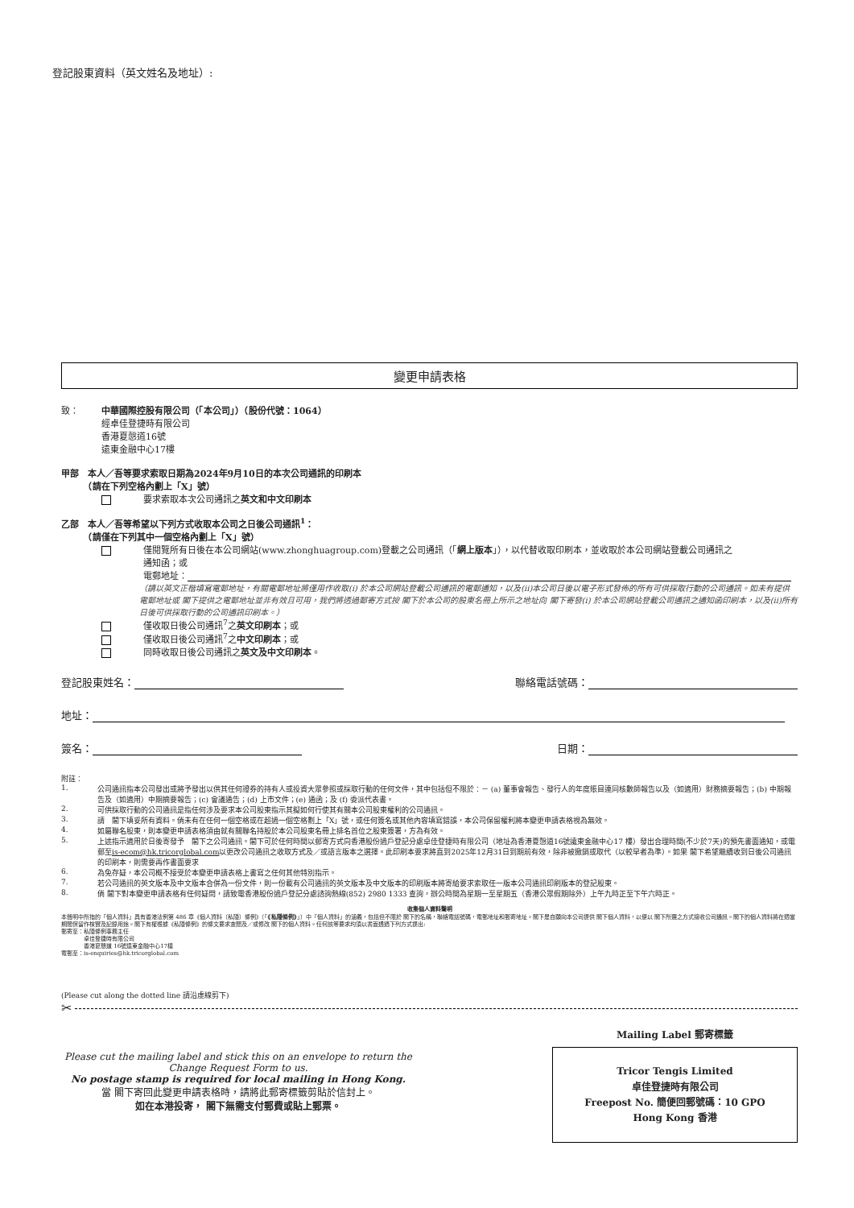登記股東資料（英文姓名及地址）:
變更申請表格
致： 中華國際控股有限公司（「本公司」）（股份代號：1064）
經卓佳登捷時有限公司
香港夏慤道16號
遠東金融中心17樓
甲部　本人／吾等要求索取日期為2024年9月10日的本次公司通訊的印刷本
　　　（請在下列空格內劃上「X」號）
要求索取本次公司通訊之英文和中文印刷本
乙部　本人／吾等希望以下列方式收取本公司之日後公司通訊<sup>1</sup>：
　　　（請僅在下列其中一個空格內劃上「X」號）
僅閱覽所有日後在本公司網站(www.zhonghuagroup.com)登載之公司通訊（「網上版本」），以代替收取印刷本，並收取於本公司網站登載公司通訊之
通知函；或
電郵地址：
（請以英文正楷填寫電郵地址，有關電郵地址將僅用作收取(i) 於本公司網站登載公司通訊的電郵通知，以及(ii)本公司日後以電子形式發佈的所有可供採取行動的公司通訊。如未有提供電郵地址或 閣下提供之電郵地址並非有效且可用，我們將透過郵寄方式按 閣下於本公司的股東名冊上所示之地址向 閣下寄發(i) 於本公司網站登載公司通訊之通知函印刷本，以及(ii)所有日後可供採取行動的公司通訊印刷本。）
僅收取日後公司通訊<sup>7</sup>之英文印刷本；或
僅收取日後公司通訊<sup>7</sup>之中文印刷本；或
同時收取日後公司通訊之英文及中文印刷本。
登記股東姓名： 聯絡電話號碼：
地址：
簽名： 日期：
附註：
1. 公司通訊指本公司發出或將予發出以供其任何證券的持有人或投資大眾參照或採取行動的任何文件，其中包括但不限於：－ (a) 董事會報告、發行人的年度賬目連同核數師報告以及（如適用）財務摘要報告；(b) 中期報告及（如適用）中期摘要報告；(c) 會議通告；(d) 上市文件；(e) 通函；及 (f) 委派代表書。
2. 可供採取行動的公司通訊是指任何涉及要求本公司股東指示其擬如何行使其有關本公司股東權利的公司通訊。
3. 請　閣下填妥所有資料。倘未有在任何一個空格或在超過一個空格劃上「X」號，或任何簽名或其他內容填寫錯誤，本公司保留權利將本變更申請表格視為無效。
4. 如屬聯名股東，則本變更申請表格須由就有關聯名持股於本公司股東名冊上排名首位之股東簽署，方為有效。
5. 上述指示適用於日後寄發予　閣下之公司通訊。閣下可於任何時間以郵寄方式向香港股份過戶登記分處卓佳登捷時有限公司（地址為香港夏慤道16號遠東金融中心17 樓）發出合理時間(不少於7天)的預先書面通知，或電郵至is-ecom@hk.tricorglobal.com以更改公司通訊之收取方式及／或語言版本之選擇。此印刷本要求將直到2025年12月31日到期前有效，除非被撤銷或取代（以較早者為準）。如果 閣下希望繼續收到日後公司通訊的印刷本，則需要再作書面要求
6. 為免存疑，本公司概不接受於本變更申請表格上書寫之任何其他特別指示。
7. 若公司通訊的英文版本及中文版本合併為一份文件，則一份載有公司通訊的英文版本及中文版本的印刷版本將寄給要求索取任一版本公司通訊印刷版本的登記股東。
8. 倘 閣下對本變更申請表格有任何疑問，請致電香港股份過戶登記分處諮詢熱線(852) 2980 1333 查詢，辦公時間為星期一至星期五（香港公眾假期除外）上午九時正至下午六時正。
收集個人資料聲明
本聲明中所指的「個人資料」具有香港法例第 486 章《個人資料（私隱）條例》（「《私隱條例》」）中「個人資料」的涵義，包括但不限於 閣下的名稱，聯絡電話號碼，電郵地址和郵寄地址。閣下是自願向本公司提供 閣下個人資料，以便以 閣下所選之方式接收公司通訊。閣下的個人資料將在適當期間保留作核實及記錄用途。閣下有權根據《私隱條例》的條文要求查閱及／或修改 閣下的個人資料。任何該等要求均須以書面透過下列方式提出:
郵寄至：私隱條例事務主任
　　　　卓佳登捷時有限公司
　　　　香港夏慤道 16號遠東金融中心17樓
電郵至：is-enquiries@hk.tricorglobal.com
(Please cut along the dotted line 請沿虛線剪下)
✂
Please cut the mailing label and stick this on an envelope to return the Change Request Form to us.
No postage stamp is required for local mailing in Hong Kong.
當 閣下寄回此變更申請表格時，請將此郵寄標籤剪貼於信封上。
如在本港投寄， 閣下無需支付郵費或貼上郵票。
Mailing Label 郵寄標籤
Tricor Tengis Limited
卓佳登捷時有限公司
Freepost No. 簡便回郵號碼：10 GPO
Hong Kong 香港